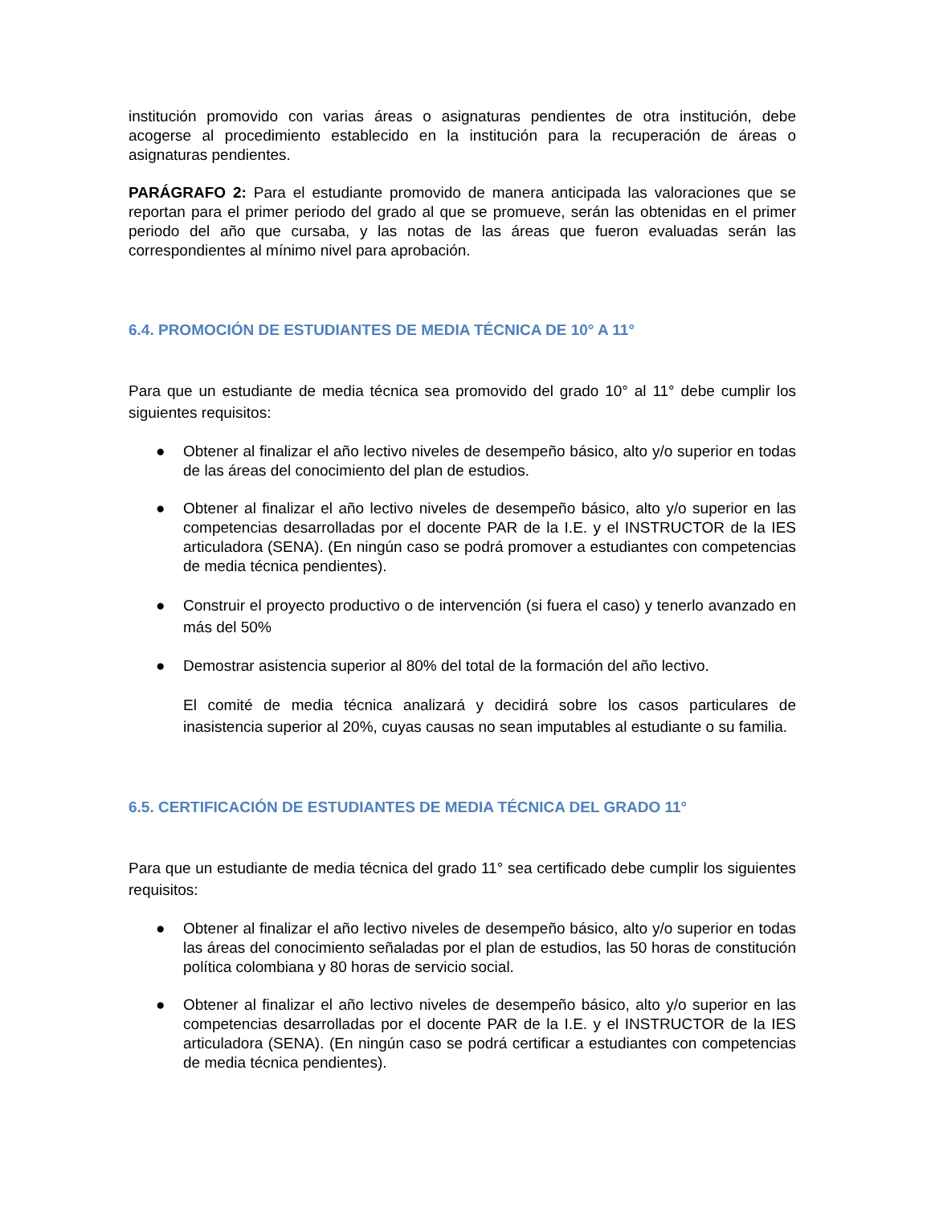institución promovido con varias áreas o asignaturas pendientes de otra institución, debe acogerse al procedimiento establecido en la institución para la recuperación de áreas o asignaturas pendientes.
PARÁGRAFO 2: Para el estudiante promovido de manera anticipada las valoraciones que se reportan para el primer periodo del grado al que se promueve, serán las obtenidas en el primer periodo del año que cursaba, y las notas de las áreas que fueron evaluadas serán las correspondientes al mínimo nivel para aprobación.
6.4. PROMOCIÓN DE ESTUDIANTES DE MEDIA TÉCNICA DE 10° A 11°
Para que un estudiante de media técnica sea promovido del grado 10° al 11° debe cumplir los siguientes requisitos:
● Obtener al finalizar el año lectivo niveles de desempeño básico, alto y/o superior en todas de las áreas del conocimiento del plan de estudios.
● Obtener al finalizar el año lectivo niveles de desempeño básico, alto y/o superior en las competencias desarrolladas por el docente PAR de la I.E. y el INSTRUCTOR de la IES articuladora (SENA). (En ningún caso se podrá promover a estudiantes con competencias de media técnica pendientes).
● Construir el proyecto productivo o de intervención (si fuera el caso) y tenerlo avanzado en más del 50%
● Demostrar asistencia superior al 80% del total de la formación del año lectivo.
El comité de media técnica analizará y decidirá sobre los casos particulares de inasistencia superior al 20%, cuyas causas no sean imputables al estudiante o su familia.
6.5. CERTIFICACIÓN DE ESTUDIANTES DE MEDIA TÉCNICA DEL GRADO 11°
Para que un estudiante de media técnica del grado 11° sea certificado debe cumplir los siguientes requisitos:
● Obtener al finalizar el año lectivo niveles de desempeño básico, alto y/o superior en todas las áreas del conocimiento señaladas por el plan de estudios, las 50 horas de constitución política colombiana y 80 horas de servicio social.
● Obtener al finalizar el año lectivo niveles de desempeño básico, alto y/o superior en las competencias desarrolladas por el docente PAR de la I.E. y el INSTRUCTOR de la IES articuladora (SENA). (En ningún caso se podrá certificar a estudiantes con competencias de media técnica pendientes).